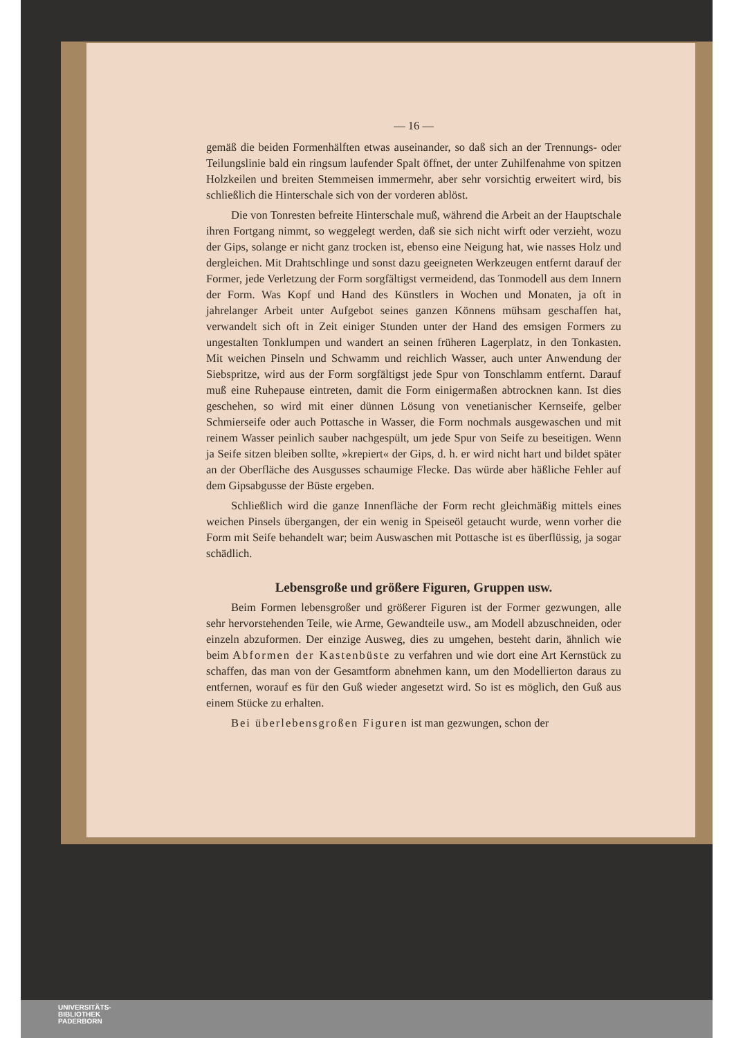— 16 —
gemäß die beiden Formenhälften etwas auseinander, so daß sich an der Trennungs- oder Teilungslinie bald ein ringsum laufender Spalt öffnet, der unter Zuhilfenahme von spitzen Holzkeilen und breiten Stemmeisen immermehr, aber sehr vorsichtig erweitert wird, bis schließlich die Hinterschale sich von der vorderen ablöst.
Die von Tonresten befreite Hinterschale muß, während die Arbeit an der Hauptschale ihren Fortgang nimmt, so weggelegt werden, daß sie sich nicht wirft oder verzieht, wozu der Gips, solange er nicht ganz trocken ist, ebenso eine Neigung hat, wie nasses Holz und dergleichen. Mit Drahtschlinge und sonst dazu geeigneten Werkzeugen entfernt darauf der Former, jede Verletzung der Form sorgfältigst vermeidend, das Tonmodell aus dem Innern der Form. Was Kopf und Hand des Künstlers in Wochen und Monaten, ja oft in jahrelanger Arbeit unter Aufgebot seines ganzen Könnens mühsam geschaffen hat, verwandelt sich oft in Zeit einiger Stunden unter der Hand des emsigen Formers zu ungestalten Tonklumpen und wandert an seinen früheren Lagerplatz, in den Tonkasten. Mit weichen Pinseln und Schwamm und reichlich Wasser, auch unter Anwendung der Siebspritze, wird aus der Form sorgfältigst jede Spur von Tonschlamm entfernt. Darauf muß eine Ruhepause eintreten, damit die Form einigermaßen abtrocknen kann. Ist dies geschehen, so wird mit einer dünnen Lösung von venetianischer Kernseife, gelber Schmierseife oder auch Pottasche in Wasser, die Form nochmals ausgewaschen und mit reinem Wasser peinlich sauber nachgespült, um jede Spur von Seife zu beseitigen. Wenn ja Seife sitzen bleiben sollte, »krepiert« der Gips, d. h. er wird nicht hart und bildet später an der Oberfläche des Ausgusses schaumige Flecke. Das würde aber häßliche Fehler auf dem Gipsabgusse der Büste ergeben.
Schließlich wird die ganze Innenfläche der Form recht gleichmäßig mittels eines weichen Pinsels übergangen, der ein wenig in Speiseöl getaucht wurde, wenn vorher die Form mit Seife behandelt war; beim Auswaschen mit Pottasche ist es überflüssig, ja sogar schädlich.
Lebensgroße und größere Figuren, Gruppen usw.
Beim Formen lebensgroßer und größerer Figuren ist der Former gezwungen, alle sehr hervorstehenden Teile, wie Arme, Gewandteile usw., am Modell abzuschneiden, oder einzeln abzuformen. Der einzige Ausweg, dies zu umgehen, besteht darin, ähnlich wie beim Abformen der Kastenbüste zu verfahren und wie dort eine Art Kernstück zu schaffen, das man von der Gesamtform abnehmen kann, um den Modellierton daraus zu entfernen, worauf es für den Guß wieder angesetzt wird. So ist es möglich, den Guß aus einem Stücke zu erhalten.
Bei überlebensgroßen Figuren ist man gezwungen, schon der
UNIVERSITÄTS-
BIBLIOTHEK
PADERBORN